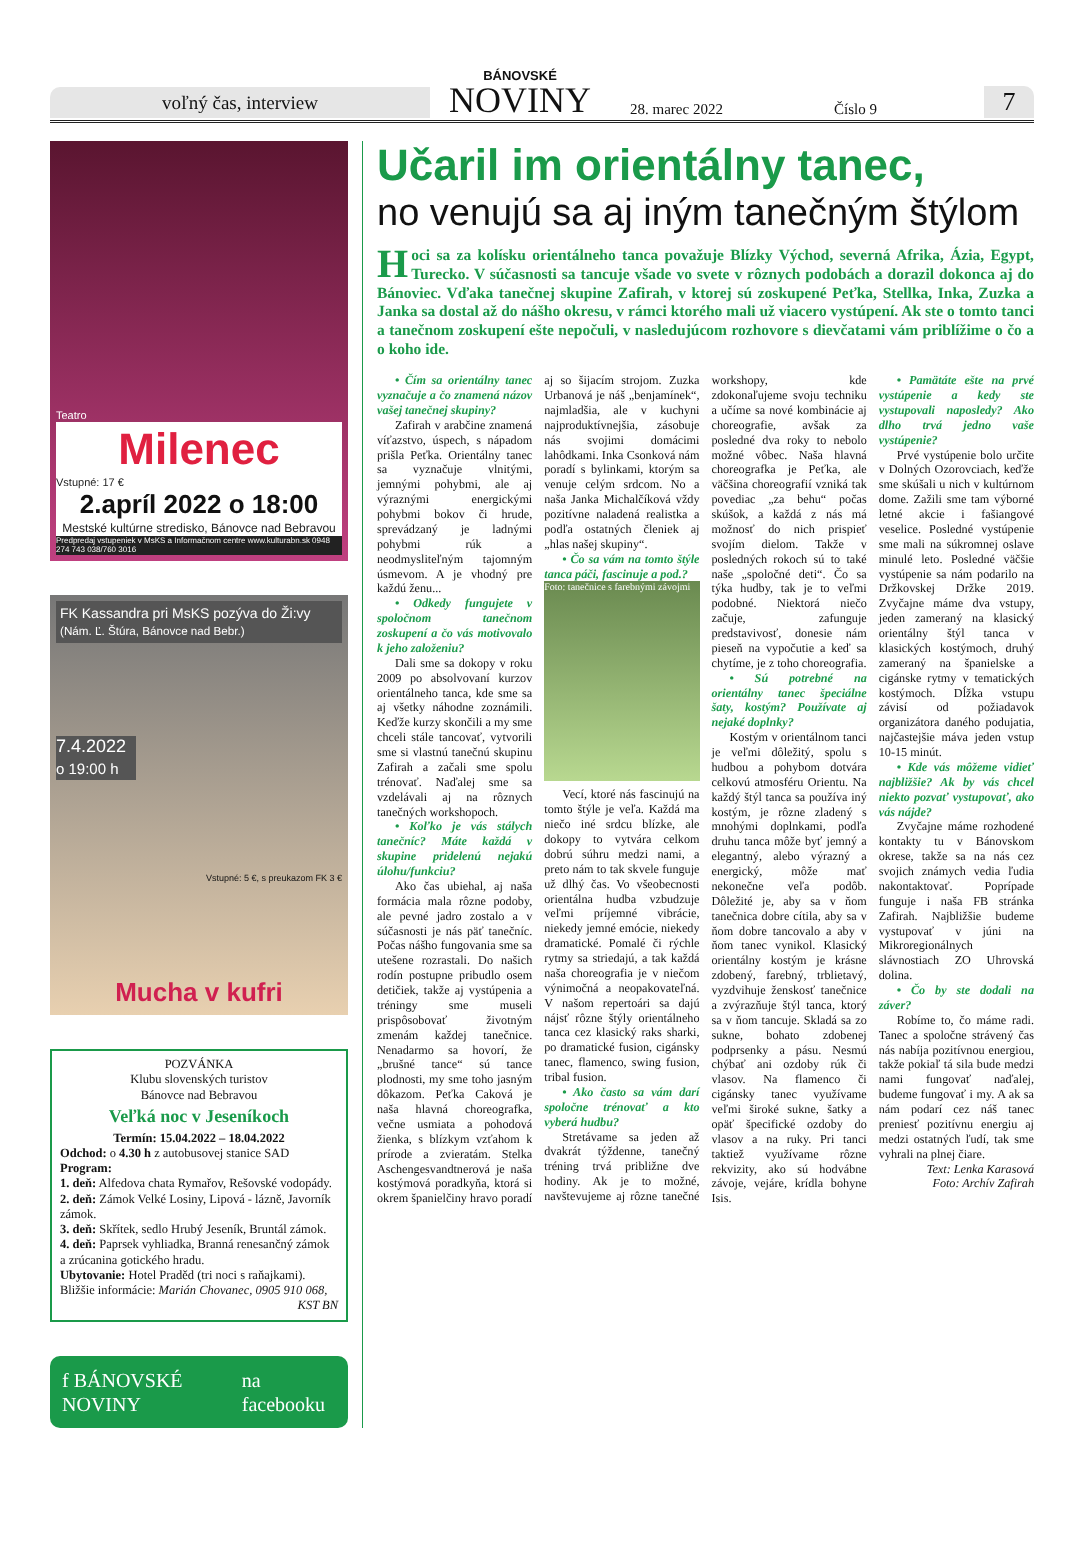voľný čas, interview
BÁNOVSKÉ
NOVINY
28. marec 2022
Číslo 9
7
Teatro
Milenec
Vstupné: 17 €
2.apríl 2022 o 18:00
Mestské kultúrne stredisko, Bánovce nad Bebravou
Predpredaj vstupeniek v MsKS a Informačnom centre www.kulturabn.sk 0948 274 743 038/760 3016
FK Kassandra pri MsKS pozýva do Ži:vy
(Nám. Ľ. Štúra, Bánovce nad Bebr.)
7.4.2022
o 19:00 h
Vstupné: 5 €, s preukazom FK 3 €
Mucha v kufri
POZVÁNKA
Klubu slovenských turistov
Bánovce nad Bebravou
Veľká noc v Jeseníkoch
Termín: 15.04.2022 – 18.04.2022
Odchod: o 4.30 h z autobusovej stanice SAD
Program:
1. deň: Alfedova chata Rymařov, Rešovské vodopády.
2. deň: Zámok Velké Losiny, Lipová - lázně, Javorník zámok.
3. deň: Skřítek, sedlo Hrubý Jeseník, Bruntál zámok.
4. deň: Paprsek vyhliadka, Branná renesančný zámok a zrúcanina gotického hradu.
Ubytovanie: Hotel Praděd (tri noci s raňajkami).
Bližšie informácie: Marián Chovanec, 0905 910 068,
KST BN
f BÁNOVSKÉ NOVINY na facebooku
Učaril im orientálny tanec,
no venujú sa aj iným tanečným štýlom
Hoci sa za kolísku orientálneho tanca považuje Blízky Východ, severná Afrika, Ázia, Egypt, Turecko. V súčasnosti sa tancuje všade vo svete v rôznych podobách a dorazil dokonca aj do Bánoviec. Vďaka tanečnej skupine Zafirah, v ktorej sú zoskupené Peťka, Stellka, Inka, Zuzka a Janka sa dostal až do nášho okresu, v rámci ktorého mali už viacero vystúpení. Ak ste o tomto tanci a tanečnom zoskupení ešte nepočuli, v nasledujúcom rozhovore s dievčatami vám priblížime o čo a o koho ide.
• Čím sa orientálny tanec vyznačuje a čo znamená názov vašej tanečnej skupiny?
Zafirah v arabčine znamená víťazstvo, úspech, s nápadom prišla Peťka. Orientálny tanec sa vyznačuje vlnitými, jemnými pohybmi, ale aj výraznými energickými pohybmi bokov či hrude, sprevádzaný je ladnými pohybmi rúk a neodmysliteľným tajomným úsmevom. A je vhodný pre každú ženu...
• Odkedy fungujete v spoločnom tanečnom zoskupení a čo vás motivovalo k jeho založeniu?
Dali sme sa dokopy v roku 2009 po absolvovaní kurzov orientálneho tanca, kde sme sa aj všetky náhodne zoznámili. Keďže kurzy skončili a my sme chceli stále tancovať, vytvorili sme si vlastnú tanečnú skupinu Zafirah a začali sme spolu trénovať. Naďalej sme sa vzdelávali aj na rôznych tanečných workshopoch.
• Koľko je vás stálych tanečníc? Máte každá v skupine pridelenú nejakú úlohu/funkciu?
Ako čas ubiehal, aj naša formácia mala rôzne podoby, ale pevné jadro zostalo a v súčasnosti je nás päť tanečníc. Počas nášho fungovania sme sa utešene rozrastali. Do našich rodín postupne pribudlo osem detičiek, takže aj vystúpenia a tréningy sme museli prispôsobovať životným zmenám každej tanečnice. Nenadarmo sa hovorí, že „brušné tance“ sú tance plodnosti, my sme toho jasným dôkazom. Peťka Caková je naša hlavná choreografka, večne usmiata a pohodová žienka, s blízkym vzťahom k prírode a zvieratám. Stelka Aschengesvandtnerová je naša kostýmová poradkyňa, ktorá si okrem španielčiny hravo poradí aj so šijacím strojom. Zuzka Urbanová je náš „benjamínek“, najmladšia, ale v kuchyni najproduktívnejšia, zásobuje nás svojimi domácimi lahôdkami. Inka Csonková nám poradí s bylinkami, ktorým sa venuje celým srdcom. No a naša Janka Michalčíková vždy pozitívne naladená realistka a podľa ostatných členiek aj „hlas našej skupiny“.
• Čo sa vám na tomto štýle tanca páči, fascinuje a pod.?
Foto: tanečnice s farebnými závojmi
Vecí, ktoré nás fascinujú na tomto štýle je veľa. Každá ma niečo iné srdcu blízke, ale dokopy to vytvára celkom dobrú súhru medzi nami, a preto nám to tak skvele funguje už dlhý čas. Vo všeobecnosti orientálna hudba vzbudzuje veľmi príjemné vibrácie, niekedy jemné emócie, niekedy dramatické. Pomalé či rýchle rytmy sa striedajú, a tak každá naša choreografia je v niečom výnimočná a neopakovateľná. V našom repertoári sa dajú nájsť rôzne štýly orientálneho tanca cez klasický raks sharki, po dramatické fusion, cigánsky tanec, flamenco, swing fusion, tribal fusion.
• Ako často sa vám darí spoločne trénovať a kto vyberá hudbu?
Stretávame sa jeden až dvakrát týždenne, tanečný tréning trvá približne dve hodiny. Ak je to možné, navštevujeme aj rôzne tanečné workshopy, kde zdokonaľujeme svoju techniku a učíme sa nové kombinácie aj choreografie, avšak za posledné dva roky to nebolo možné vôbec. Naša hlavná choreografka je Peťka, ale väčšina choreografií vzniká tak povediac „za behu“ počas skúšok, a každá z nás má možnosť do nich prispieť svojím dielom. Takže v posledných rokoch sú to také naše „spoločné deti“. Čo sa týka hudby, tak je to veľmi podobné. Niektorá niečo začuje, zafunguje predstavivosť, donesie nám pieseň na vypočutie a keď sa chytíme, je z toho choreografia.
• Sú potrebné na orientálny tanec špeciálne šaty, kostým? Používate aj nejaké doplnky?
Kostým v orientálnom tanci je veľmi dôležitý, spolu s hudbou a pohybom dotvára celkovú atmosféru Orientu. Na každý štýl tanca sa používa iný kostým, je rôzne zladený s mnohými doplnkami, podľa druhu tanca môže byť jemný a elegantný, alebo výrazný a energický, môže mať nekonečne veľa podôb. Dôležité je, aby sa v ňom tanečnica dobre cítila, aby sa v ňom dobre tancovalo a aby v ňom tanec vynikol. Klasický orientálny kostým je krásne zdobený, farebný, trblietavý, vyzdvihuje ženskosť tanečnice a zvýrazňuje štýl tanca, ktorý sa v ňom tancuje. Skladá sa zo sukne, bohato zdobenej podprsenky a pásu. Nesmú chýbať ani ozdoby rúk či vlasov. Na flamenco či cigánsky tanec využívame veľmi široké sukne, šatky a opäť špecifické ozdoby do vlasov a na ruky. Pri tanci taktiež využívame rôzne rekvizity, ako sú hodvábne závoje, vejáre, krídla bohyne Isis.
• Pamätáte ešte na prvé vystúpenie a kedy ste vystupovali naposledy? Ako dlho trvá jedno vaše vystúpenie?
Prvé vystúpenie bolo určite v Dolných Ozorovciach, keďže sme skúšali u nich v kultúrnom dome. Zažili sme tam výborné letné akcie i fašiangové veselice. Posledné vystúpenie sme mali na súkromnej oslave minulé leto. Posledné väčšie vystúpenie sa nám podarilo na Držkovskej Držke 2019. Zvyčajne máme dva vstupy, jeden zameraný na klasický orientálny štýl tanca v klasických kostýmoch, druhý zameraný na španielske a cigánske rytmy v tematických kostýmoch. Dĺžka vstupu závisí od požiadavok organizátora daného podujatia, najčastejšie máva jeden vstup 10-15 minút.
• Kde vás môžeme vidieť najbližšie? Ak by vás chcel niekto pozvať vystupovať, ako vás nájde?
Zvyčajne máme rozhodené kontakty tu v Bánovskom okrese, takže sa na nás cez svojich známych vedia ľudia nakontaktovať. Poprípade funguje i naša FB stránka Zafirah. Najbližšie budeme vystupovať v júni na Mikroregionálnych slávnostiach ZO Uhrovská dolina.
• Čo by ste dodali na záver?
Robíme to, čo máme radi. Tanec a spoločne strávený čas nás nabíja pozitívnou energiou, takže pokiaľ tá sila bude medzi nami fungovať naďalej, budeme fungovať i my. A ak sa nám podarí cez náš tanec preniesť pozitívnu energiu aj medzi ostatných ľudí, tak sme vyhrali na plnej čiare.
Text: Lenka Karasová
Foto: Archív Zafirah